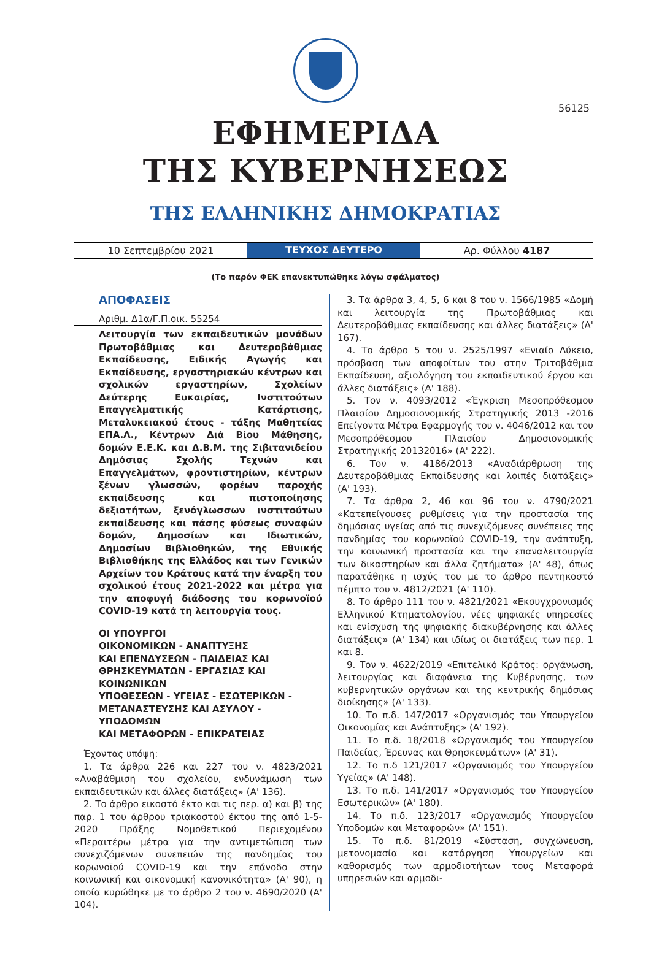56125
ΕΦΗΜΕΡΙΔΑ
ΤΗΣ ΚΥΒΕΡΝΗΣΕΩΣ
ΤΗΣ ΕΛΛΗΝΙΚΗΣ ΔΗΜΟΚΡΑΤΙΑΣ
10 Σεπτεμβρίου 2021
ΤΕΥΧΟΣ ΔΕΥΤΕΡΟ
Αρ. Φύλλου 4187
(Το παρόν ΦΕΚ επανεκτυπώθηκε λόγω σφάλματος)
ΑΠΟΦΑΣΕΙΣ
Αριθμ. Δ1α/Γ.Π.οικ. 55254
Λειτουργία των εκπαιδευτικών μονάδων Πρωτοβάθμιας και Δευτεροβάθμιας Εκπαίδευσης, Ειδικής Αγωγής και Εκπαίδευσης, εργαστηριακών κέντρων και σχολικών εργαστηρίων, Σχολείων Δεύτερης Ευκαιρίας, Ινστιτούτων Επαγγελματικής Κατάρτισης, Μεταλυκειακού έτους - τάξης Μαθητείας ΕΠΑ.Λ., Κέντρων Διά Βίου Μάθησης, δομών Ε.Ε.Κ. και Δ.Β.Μ. της Σιβιτανιδείου Δημόσιας Σχολής Τεχνών και Επαγγελμάτων, φροντιστηρίων, κέντρων ξένων γλωσσών, φορέων παροχής εκπαίδευσης και πιστοποίησης δεξιοτήτων, ξενόγλωσσων ινστιτούτων εκπαίδευσης και πάσης φύσεως συναφών δομών, Δημοσίων και Ιδιωτικών, Δημοσίων Βιβλιοθηκών, της Εθνικής Βιβλιοθήκης της Ελλάδος και των Γενικών Αρχείων του Κράτους κατά την έναρξη του σχολικού έτους 2021-2022 και μέτρα για την αποφυγή διάδοσης του κορωνοϊού COVID-19 κατά τη λειτουργία τους.
ΟΙ ΥΠΟΥΡΓΟΙ
ΟΙΚΟΝΟΜΙΚΩΝ - ΑΝΑΠΤΥΞΗΣ
ΚΑΙ ΕΠΕΝΔΥΣΕΩΝ - ΠΑΙΔΕΙΑΣ ΚΑΙ
ΘΡΗΣΚΕΥΜΑΤΩΝ - ΕΡΓΑΣΙΑΣ ΚΑΙ ΚΟΙΝΩΝΙΚΩΝ
ΥΠΟΘΕΣΕΩΝ - ΥΓΕΙΑΣ - ΕΣΩΤΕΡΙΚΩΝ -
ΜΕΤΑΝΑΣΤΕΥΣΗΣ ΚΑΙ ΑΣΥΛΟΥ - ΥΠΟΔΟΜΩΝ
ΚΑΙ ΜΕΤΑΦΟΡΩΝ - ΕΠΙΚΡΑΤΕΙΑΣ
Έχοντας υπόψη:
1. Τα άρθρα 226 και 227 του ν. 4823/2021 «Αναβάθμιση του σχολείου, ενδυνάμωση των εκπαιδευτικών και άλλες διατάξεις» (Α' 136).
2. Το άρθρο εικοστό έκτο και τις περ. α) και β) της παρ. 1 του άρθρου τριακοστού έκτου της από 1-5-2020 Πράξης Νομοθετικού Περιεχομένου «Περαιτέρω μέτρα για την αντιμετώπιση των συνεχιζόμενων συνεπειών της πανδημίας του κορωνοϊού COVID-19 και την επάνοδο στην κοινωνική και οικονομική κανονικότητα» (Α' 90), η οποία κυρώθηκε με το άρθρο 2 του ν. 4690/2020 (Α' 104).
3. Τα άρθρα 3, 4, 5, 6 και 8 του ν. 1566/1985 «Δομή και λειτουργία της Πρωτοβάθμιας και Δευτεροβάθμιας εκπαίδευσης και άλλες διατάξεις» (Α' 167).
4. Το άρθρο 5 του ν. 2525/1997 «Ενιαίο Λύκειο, πρόσβαση των αποφοίτων του στην Τριτοβάθμια Εκπαίδευση, αξιολόγηση του εκπαιδευτικού έργου και άλλες διατάξεις» (Α' 188).
5. Τον ν. 4093/2012 «Έγκριση Μεσοπρόθεσμου Πλαισίου Δημοσιονομικής Στρατηγικής 2013 -2016 Επείγοντα Μέτρα Εφαρμογής του ν. 4046/2012 και του Μεσοπρόθεσμου Πλαισίου Δημοσιονομικής Στρατηγικής 20132016» (Α' 222).
6. Τον ν. 4186/2013 «Αναδιάρθρωση της Δευτεροβάθμιας Εκπαίδευσης και λοιπές διατάξεις» (Α' 193).
7. Τα άρθρα 2, 46 και 96 του ν. 4790/2021 «Κατεπείγουσες ρυθμίσεις για την προστασία της δημόσιας υγείας από τις συνεχιζόμενες συνέπειες της πανδημίας του κορωνοϊού COVID-19, την ανάπτυξη, την κοινωνική προστασία και την επαναλειτουργία των δικαστηρίων και άλλα ζητήματα» (Α' 48), όπως παρατάθηκε η ισχύς του με το άρθρο πεντηκοστό πέμπτο του ν. 4812/2021 (Α' 110).
8. Το άρθρο 111 του ν. 4821/2021 «Εκσυγχρονισμός Ελληνικού Κτηματολογίου, νέες ψηφιακές υπηρεσίες και ενίσχυση της ψηφιακής διακυβέρνησης και άλλες διατάξεις» (Α' 134) και ιδίως οι διατάξεις των περ. 1 και 8.
9. Τον ν. 4622/2019 «Επιτελικό Κράτος: οργάνωση, λειτουργίας και διαφάνεια της Κυβέρνησης, των κυβερνητικών οργάνων και της κεντρικής δημόσιας διοίκησης» (Α' 133).
10. Το π.δ. 147/2017 «Οργανισμός του Υπουργείου Οικονομίας και Ανάπτυξης» (Α' 192).
11. Το π.δ. 18/2018 «Οργανισμός του Υπουργείου Παιδείας, Έρευνας και Θρησκευμάτων» (Α' 31).
12. Το π.δ 121/2017 «Οργανισμός του Υπουργείου Υγείας» (Α' 148).
13. Το π.δ. 141/2017 «Οργανισμός του Υπουργείου Εσωτερικών» (Α' 180).
14. Το π.δ. 123/2017 «Οργανισμός Υπουργείου Υποδομών και Μεταφορών» (Α' 151).
15. Το π.δ. 81/2019 «Σύσταση, συγχώνευση, μετονομασία και κατάργηση Υπουργείων και καθορισμός των αρμοδιοτήτων τους Μεταφορά υπηρεσιών και αρμοδι-